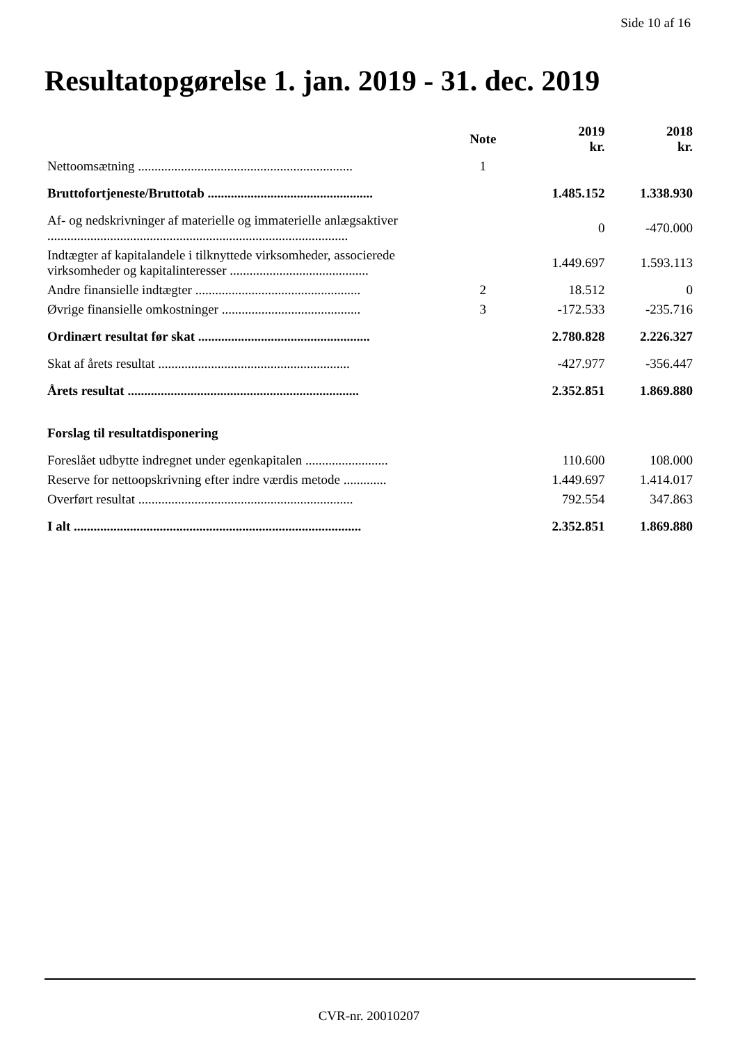Side 10 af 16
Resultatopgørelse 1. jan. 2019 - 31. dec. 2019
| | Note | 2019 kr. | 2018 kr. |
| --- | --- | --- | --- |
| Nettoomsætning ................................................................. | 1 | | |
| Bruttofortjeneste/Bruttotab .................................................. | | 1.485.152 | 1.338.930 |
| Af- og nedskrivninger af materielle og immaterielle anlægsaktiver ........................................................................................... | | 0 | -470.000 |
| Indtægter af kapitalandele i tilknyttede virksomheder, associerede virksomheder og kapitalinteresser .......................................... | | 1.449.697 | 1.593.113 |
| Andre finansielle indtægter .................................................. | 2 | 18.512 | 0 |
| Øvrige finansielle omkostninger .......................................... | 3 | -172.533 | -235.716 |
| Ordinært resultat før skat .................................................... | | 2.780.828 | 2.226.327 |
| Skat af årets resultat .......................................................... | | -427.977 | -356.447 |
| Årets resultat ...................................................................... | | 2.352.851 | 1.869.880 |
| Forslag til resultatdisponering | | | |
| Foreslået udbytte indregnet under egenkapitalen ......................... | | 110.600 | 108.000 |
| Reserve for nettoopskrivning efter indre værdis metode ............. | | 1.449.697 | 1.414.017 |
| Overført resultat ................................................................. | | 792.554 | 347.863 |
| I alt ....................................................................................... | | 2.352.851 | 1.869.880 |
CVR-nr. 20010207